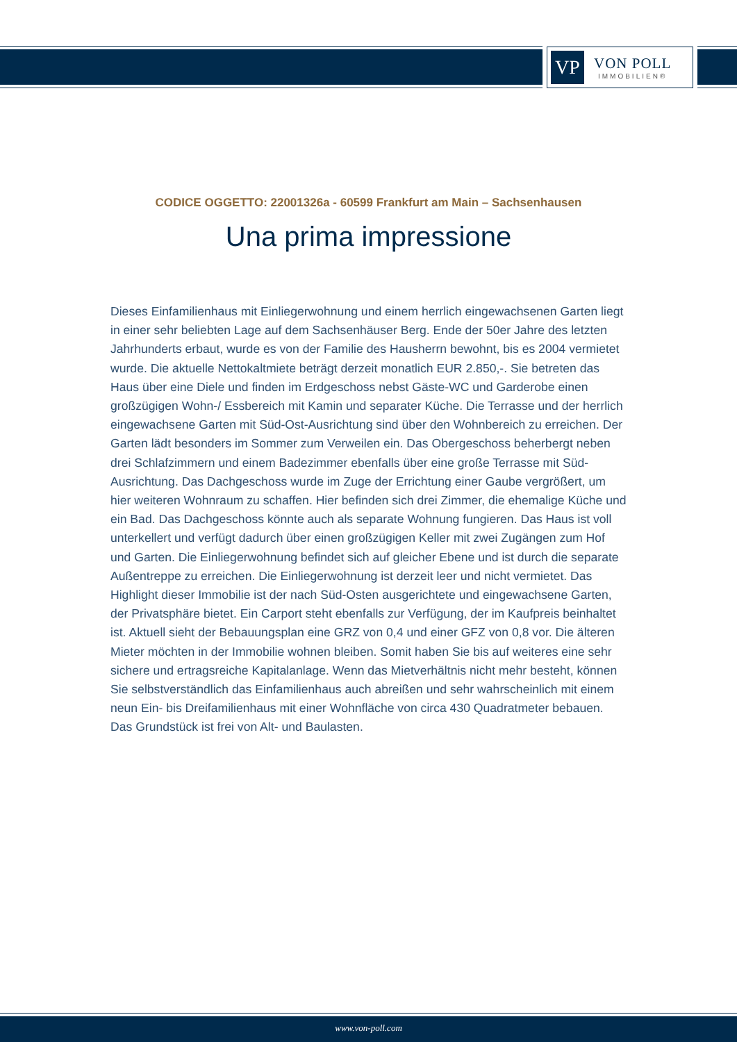VP
VON POLL
IMMOBILIEN®
CODICE OGGETTO: 22001326a - 60599 Frankfurt am Main – Sachsenhausen
Una prima impressione
Dieses Einfamilienhaus mit Einliegerwohnung und einem herrlich eingewachsenen Garten liegt in einer sehr beliebten Lage auf dem Sachsenhäuser Berg. Ende der 50er Jahre des letzten Jahrhunderts erbaut, wurde es von der Familie des Hausherrn bewohnt, bis es 2004 vermietet wurde. Die aktuelle Nettokaltmiete beträgt derzeit monatlich EUR 2.850,-. Sie betreten das Haus über eine Diele und finden im Erdgeschoss nebst Gäste-WC und Garderobe einen großzügigen Wohn-/ Essbereich mit Kamin und separater Küche. Die Terrasse und der herrlich eingewachsene Garten mit Süd-Ost-Ausrichtung sind über den Wohnbereich zu erreichen. Der Garten lädt besonders im Sommer zum Verweilen ein. Das Obergeschoss beherbergt neben drei Schlafzimmern und einem Badezimmer ebenfalls über eine große Terrasse mit Süd-Ausrichtung. Das Dachgeschoss wurde im Zuge der Errichtung einer Gaube vergrößert, um hier weiteren Wohnraum zu schaffen. Hier befinden sich drei Zimmer, die ehemalige Küche und ein Bad. Das Dachgeschoss könnte auch als separate Wohnung fungieren. Das Haus ist voll unterkellert und verfügt dadurch über einen großzügigen Keller mit zwei Zugängen zum Hof und Garten. Die Einliegerwohnung befindet sich auf gleicher Ebene und ist durch die separate Außentreppe zu erreichen. Die Einliegerwohnung ist derzeit leer und nicht vermietet. Das Highlight dieser Immobilie ist der nach Süd-Osten ausgerichtete und eingewachsene Garten, der Privatsphäre bietet. Ein Carport steht ebenfalls zur Verfügung, der im Kaufpreis beinhaltet ist. Aktuell sieht der Bebauungsplan eine GRZ von 0,4 und einer GFZ von 0,8 vor. Die älteren Mieter möchten in der Immobilie wohnen bleiben. Somit haben Sie bis auf weiteres eine sehr sichere und ertragsreiche Kapitalanlage. Wenn das Mietverhältnis nicht mehr besteht, können Sie selbstverständlich das Einfamilienhaus auch abreißen und sehr wahrscheinlich mit einem neun Ein- bis Dreifamilienhaus mit einer Wohnfläche von circa 430 Quadratmeter bebauen. Das Grundstück ist frei von Alt- und Baulasten.
www.von-poll.com